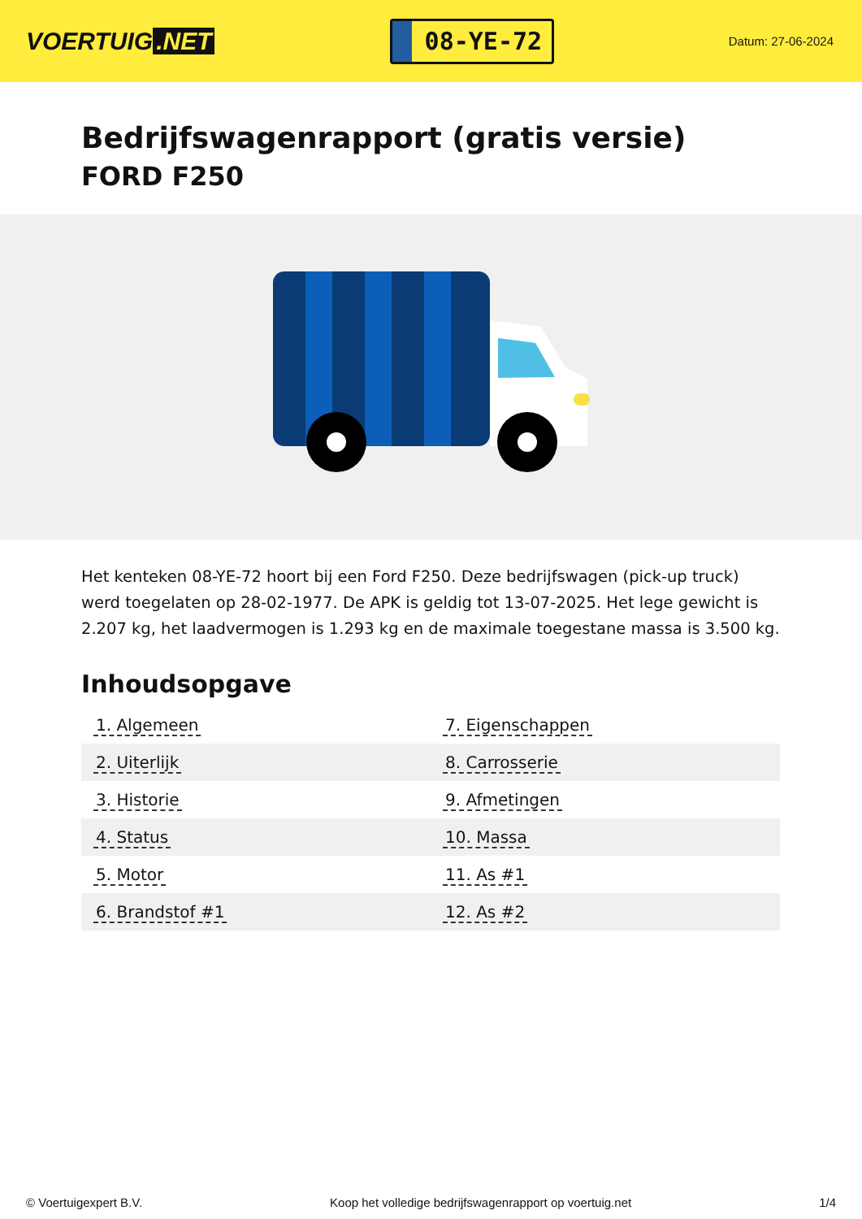VOERTUIG.NET
08-YE-72
Datum: 27-06-2024
Bedrijfswagenrapport (gratis versie)
FORD F250
Het kenteken 08-YE-72 hoort bij een Ford F250. Deze bedrijfswagen (pick-up truck) werd toegelaten op 28-02-1977. De APK is geldig tot 13-07-2025. Het lege gewicht is 2.207 kg, het laadvermogen is 1.293 kg en de maximale toegestane massa is 3.500 kg.
Inhoudsopgave
| 1. Algemeen | 7. Eigenschappen |
| 2. Uiterlijk | 8. Carrosserie |
| 3. Historie | 9. Afmetingen |
| 4. Status | 10. Massa |
| 5. Motor | 11. As #1 |
| 6. Brandstof #1 | 12. As #2 |
© Voertuigexpert B.V. Koop het volledige bedrijfswagenrapport op voertuig.net 1/4